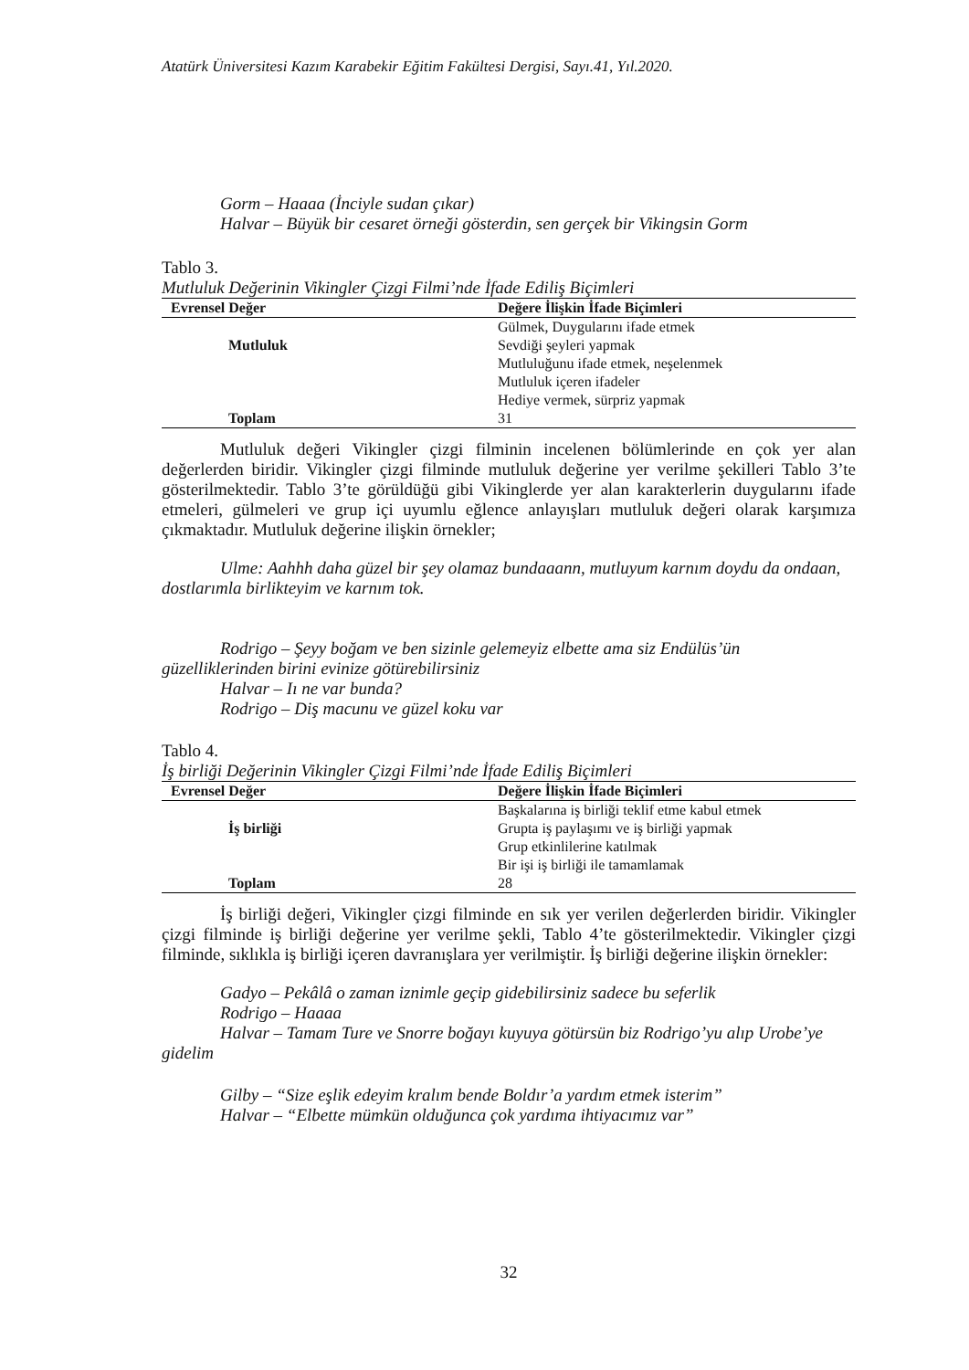Atatürk Üniversitesi Kazım Karabekir Eğitim Fakültesi Dergisi, Sayı.41, Yıl.2020.
Gorm – Haaaa (İnciyle sudan çıkar)
Halvar – Büyük bir cesaret örneği gösterdin, sen gerçek bir Vikingsin Gorm
Tablo 3.
Mutluluk Değerinin Vikingler Çizgi Filmi’nde İfade Ediliş Biçimleri
| Evrensel Değer | Değere İlişkin İfade Biçimleri |
| --- | --- |
| | Gülmek, Duygularını ifade etmek |
| Mutluluk | Sevdiği şeyleri yapmak |
| | Mutluluğunu ifade etmek, neşelenmek |
| | Mutluluk içeren ifadeler |
| | Hediye vermek, sürpriz yapmak |
| Toplam | 31 |
Mutluluk değeri Vikingler çizgi filminin incelenen bölümlerinde en çok yer alan değerlerden biridir. Vikingler çizgi filminde mutluluk değerine yer verilme şekilleri Tablo 3’te gösterilmektedir. Tablo 3’te görüldüğü gibi Vikinglerde yer alan karakterlerin duygularını ifade etmeleri, gülmeleri ve grup içi uyumlu eğlence anlayışları mutluluk değeri olarak karşımıza çıkmaktadır. Mutluluk değerine ilişkin örnekler;
Ulme: Aahhh daha güzel bir şey olamaz bundaaann, mutluyum karnım doydu da ondaan, dostlarımla birlikteyim ve karnım tok.
Rodrigo – Şeyy boğam ve ben sizinle gelemeyiz elbette ama siz Endülüs’ün güzelliklerinden birini evinize götürebilirsiniz
Halvar – Iı ne var bunda?
Rodrigo – Diş macunu ve güzel koku var
Tablo 4.
İş birliği Değerinin Vikingler Çizgi Filmi’nde İfade Ediliş Biçimleri
| Evrensel Değer | Değere İlişkin İfade Biçimleri |
| --- | --- |
| | Başkalarına iş birliği teklif etme kabul etmek |
| İş birliği | Grupta iş paylaşımı ve iş birliği yapmak |
| | Grup etkinlilerine katılmak |
| | Bir işi iş birliği ile tamamlamak |
| Toplam | 28 |
İş birliği değeri, Vikingler çizgi filminde en sık yer verilen değerlerden biridir. Vikingler çizgi filminde iş birliği değerine yer verilme şekli, Tablo 4’te gösterilmektedir. Vikingler çizgi filminde, sıklıkla iş birliği içeren davranışlara yer verilmiştir. İş birliği değerine ilişkin örnekler:
Gadyo – Pekâlâ o zaman iznimle geçip gidebilirsiniz sadece bu seferlik
Rodrigo – Haaaa
Halvar – Tamam Ture ve Snorre boğayı kuyuya götürsün biz Rodrigo’yu alıp Urobe’ye gidelim
Gilby – “Size eşlik edeyim kralım bende Boldır’a yardım etmek isterim”
Halvar – “Elbette mümkün olduğunca çok yardıma ihtiyacımız var”
32